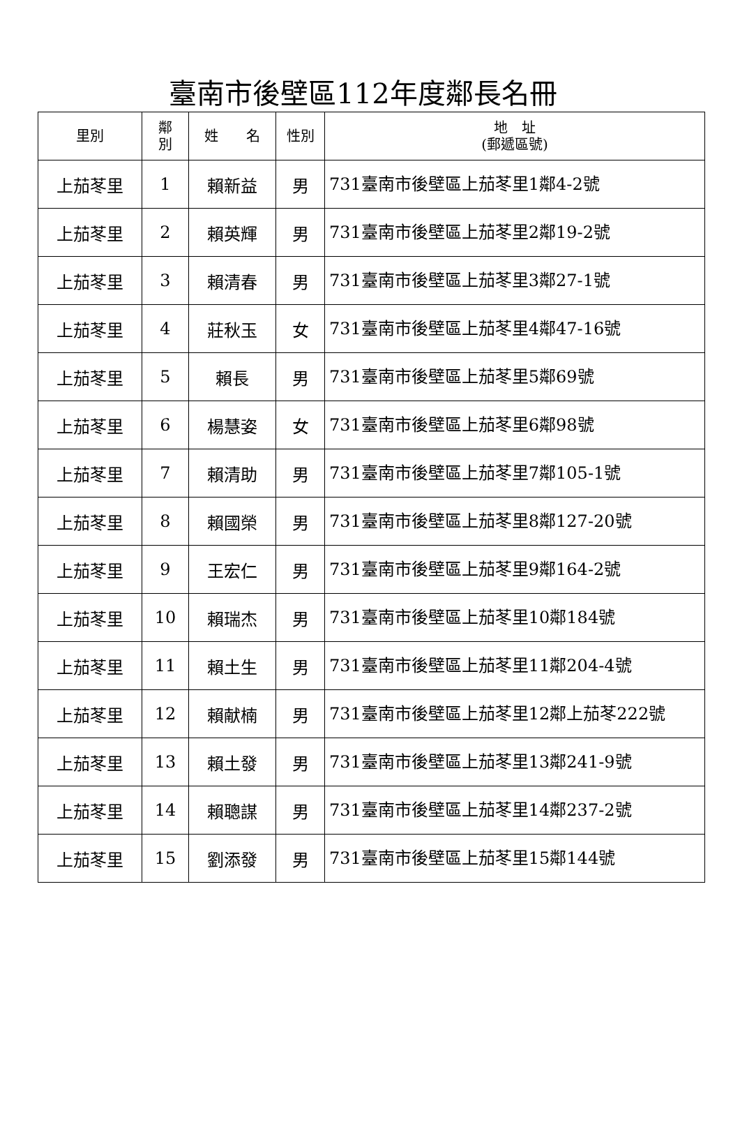臺南市後壁區112年度鄰長名冊
| 里別 | 鄰 別 | 姓 名 | 性別 | 地 址 (郵遞區號) |
| --- | --- | --- | --- | --- |
| 上茄苳里 | 1 | 賴新益 | 男 | 731臺南市後壁區上茄苳里1鄰4-2號 |
| 上茄苳里 | 2 | 賴英輝 | 男 | 731臺南市後壁區上茄苳里2鄰19-2號 |
| 上茄苳里 | 3 | 賴清春 | 男 | 731臺南市後壁區上茄苳里3鄰27-1號 |
| 上茄苳里 | 4 | 莊秋玉 | 女 | 731臺南市後壁區上茄苳里4鄰47-16號 |
| 上茄苳里 | 5 | 賴長 | 男 | 731臺南市後壁區上茄苳里5鄰69號 |
| 上茄苳里 | 6 | 楊慧姿 | 女 | 731臺南市後壁區上茄苳里6鄰98號 |
| 上茄苳里 | 7 | 賴清助 | 男 | 731臺南市後壁區上茄苳里7鄰105-1號 |
| 上茄苳里 | 8 | 賴國榮 | 男 | 731臺南市後壁區上茄苳里8鄰127-20號 |
| 上茄苳里 | 9 | 王宏仁 | 男 | 731臺南市後壁區上茄苳里9鄰164-2號 |
| 上茄苳里 | 10 | 賴瑞杰 | 男 | 731臺南市後壁區上茄苳里10鄰184號 |
| 上茄苳里 | 11 | 賴土生 | 男 | 731臺南市後壁區上茄苳里11鄰204-4號 |
| 上茄苳里 | 12 | 賴献楠 | 男 | 731臺南市後壁區上茄苳里12鄰上茄苳222號 |
| 上茄苳里 | 13 | 賴土發 | 男 | 731臺南市後壁區上茄苳里13鄰241-9號 |
| 上茄苳里 | 14 | 賴聰謀 | 男 | 731臺南市後壁區上茄苳里14鄰237-2號 |
| 上茄苳里 | 15 | 劉添發 | 男 | 731臺南市後壁區上茄苳里15鄰144號 |